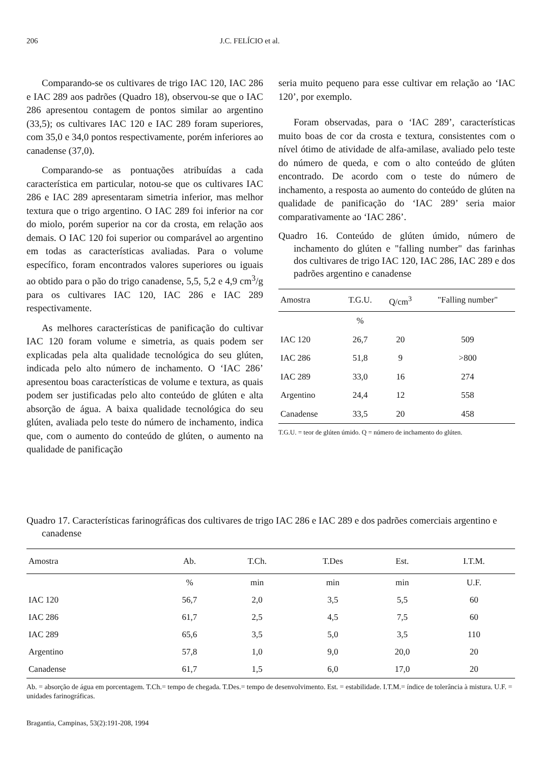206 J.C. FELÍCIO et al.
Comparando-se os cultivares de trigo IAC 120, IAC 286 e IAC 289 aos padrões (Quadro 18), observou-se que o IAC 286 apresentou contagem de pontos similar ao argentino (33,5); os cultivares IAC 120 e IAC 289 foram superiores, com 35,0 e 34,0 pontos respectivamente, porém inferiores ao canadense (37,0).
Comparando-se as pontuações atribuídas a cada característica em particular, notou-se que os cultivares IAC 286 e IAC 289 apresentaram simetria inferior, mas melhor textura que o trigo argentino. O IAC 289 foi inferior na cor do miolo, porém superior na cor da crosta, em relação aos demais. O IAC 120 foi superior ou comparável ao argentino em todas as características avaliadas. Para o volume específico, foram encontrados valores superiores ou iguais ao obtido para o pão do trigo canadense, 5,5, 5,2 e 4,9 cm<sup>3</sup>/g para os cultivares IAC 120, IAC 286 e IAC 289 respectivamente.
As melhores características de panificação do cultivar IAC 120 foram volume e simetria, as quais podem ser explicadas pela alta qualidade tecnológica do seu glúten, indicada pelo alto número de inchamento. O ‘IAC 286’ apresentou boas características de volume e textura, as quais podem ser justificadas pelo alto conteúdo de glúten e alta absorção de água. A baixa qualidade tecnológica do seu glúten, avaliada pelo teste do número de inchamento, indica que, com o aumento do conteúdo de glúten, o aumento na qualidade de panificação
seria muito pequeno para esse cultivar em relação ao ‘IAC 120’, por exemplo.
Foram observadas, para o ‘IAC 289’, características muito boas de cor da crosta e textura, consistentes com o nível ótimo de atividade de alfa-amilase, avaliado pelo teste do número de queda, e com o alto conteúdo de glúten encontrado. De acordo com o teste do número de inchamento, a resposta ao aumento do conteúdo de glúten na qualidade de panificação do ‘IAC 289’ seria maior comparativamente ao ‘IAC 286’.
Quadro 16. Conteúdo de glúten úmido, número de inchamento do glúten e "falling number" das farinhas dos cultivares de trigo IAC 120, IAC 286, IAC 289 e dos padrões argentino e canadense
| Amostra | T.G.U. | Q/cm<sup>3</sup> | "Falling number" |
| --- | --- | --- | --- |
| | % | | |
| IAC 120 | 26,7 | 20 | 509 |
| IAC 286 | 51,8 | 9 | >800 |
| IAC 289 | 33,0 | 16 | 274 |
| Argentino | 24,4 | 12 | 558 |
| Canadense | 33,5 | 20 | 458 |
T.G.U. = teor de glúten úmido. Q = número de inchamento do glúten.
Quadro 17. Características farinográficas dos cultivares de trigo IAC 286 e IAC 289 e dos padrões comerciais argentino e canadense
| Amostra | Ab. | T.Ch. | T.Des | Est. | I.T.M. |
| --- | --- | --- | --- | --- | --- |
| | % | min | min | min | U.F. |
| IAC 120 | 56,7 | 2,0 | 3,5 | 5,5 | 60 |
| IAC 286 | 61,7 | 2,5 | 4,5 | 7,5 | 60 |
| IAC 289 | 65,6 | 3,5 | 5,0 | 3,5 | 110 |
| Argentino | 57,8 | 1,0 | 9,0 | 20,0 | 20 |
| Canadense | 61,7 | 1,5 | 6,0 | 17,0 | 20 |
Ab. = absorção de água em porcentagem. T.Ch.= tempo de chegada. T.Des.= tempo de desenvolvimento. Est. = estabilidade. I.T.M.= índice de tolerância à mistura. U.F. = unidades farinográficas.
Bragantia, Campinas, 53(2):191-208, 1994